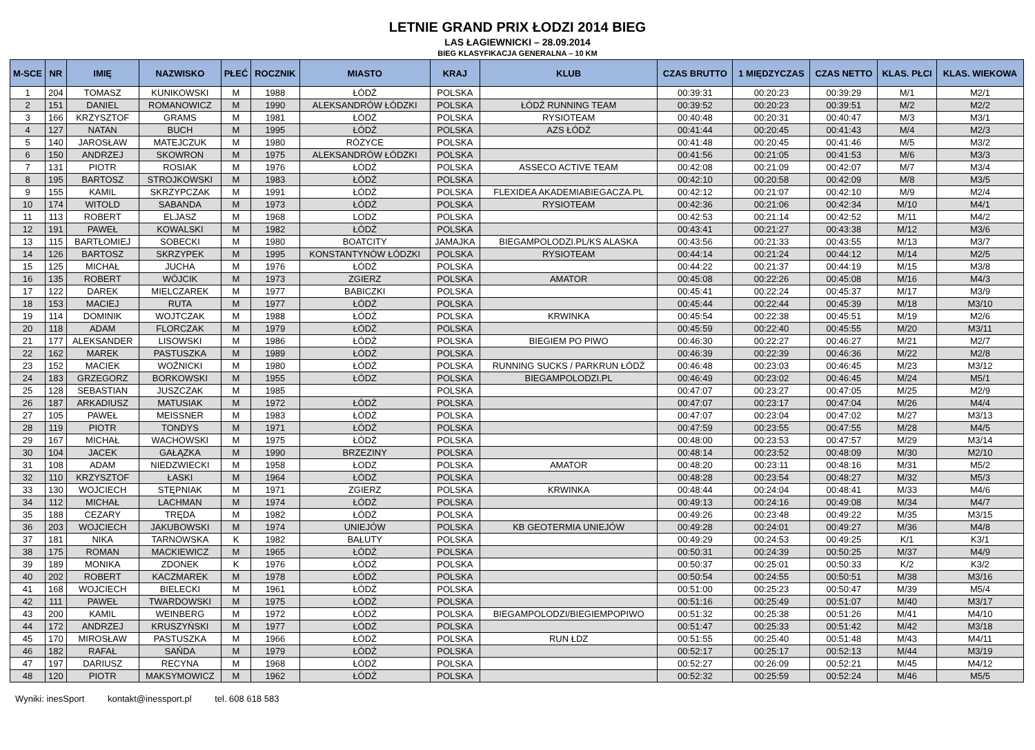LETNIE GRAND PRIX ŁODZI 2014 BIEG
LAS ŁAGIEWNICKI – 28.09.2014
BIEG KLASYFIKACJA GENERALNA – 10 KM
| M-SCE | NR | IMIĘ | NAZWISKO | PŁEĆ | ROCZNIK | MIASTO | KRAJ | KLUB | CZAS BRUTTO | 1 MIĘDZYCZAS | CZAS NETTO | KLAS. PŁCI | KLAS. WIEKOWA |
| --- | --- | --- | --- | --- | --- | --- | --- | --- | --- | --- | --- | --- | --- |
| 1 | 204 | TOMASZ | KUNIKOWSKI | M | 1988 | ŁÓDŹ | POLSKA | | 00:39:31 | 00:20:23 | 00:39:29 | M/1 | M2/1 |
| 2 | 151 | DANIEL | ROMANOWICZ | M | 1990 | ALEKSANDRÓW ŁÓDZKI | POLSKA | ŁÓDŹ RUNNING TEAM | 00:39:52 | 00:20:23 | 00:39:51 | M/2 | M2/2 |
| 3 | 166 | KRZYSZTOF | GRAMS | M | 1981 | ŁÓDŹ | POLSKA | RYSIOTEAM | 00:40:48 | 00:20:31 | 00:40:47 | M/3 | M3/1 |
| 4 | 127 | NATAN | BUCH | M | 1995 | ŁÓDŹ | POLSKA | AZS ŁÓDŹ | 00:41:44 | 00:20:45 | 00:41:43 | M/4 | M2/3 |
| 5 | 140 | JAROSŁAW | MATEJCZUK | M | 1980 | RÓŻYCE | POLSKA | | 00:41:48 | 00:20:45 | 00:41:46 | M/5 | M3/2 |
| 6 | 150 | ANDRZEJ | SKOWRON | M | 1975 | ALEKSANDRÓW ŁÓDZKI | POLSKA | | 00:41:56 | 00:21:05 | 00:41:53 | M/6 | M3/3 |
| 7 | 131 | PIOTR | ROSIAK | M | 1976 | ŁÓDŹ | POLSKA | ASSECO ACTIVE TEAM | 00:42:08 | 00:21:09 | 00:42:07 | M/7 | M3/4 |
| 8 | 195 | BARTOSZ | STROJKOWSKI | M | 1983 | ŁÓDŹ | POLSKA | | 00:42:10 | 00:20:58 | 00:42:09 | M/8 | M3/5 |
| 9 | 155 | KAMIL | SKRZYPCZAK | M | 1991 | ŁÓDŹ | POLSKA | FLEXIDEA AKADEMIABIEGACZA.PL | 00:42:12 | 00:21:07 | 00:42:10 | M/9 | M2/4 |
| 10 | 174 | WITOLD | SABANDA | M | 1973 | ŁÓDŹ | POLSKA | RYSIOTEAM | 00:42:36 | 00:21:06 | 00:42:34 | M/10 | M4/1 |
| 11 | 113 | ROBERT | ELJASZ | M | 1968 | LODZ | POLSKA | | 00:42:53 | 00:21:14 | 00:42:52 | M/11 | M4/2 |
| 12 | 191 | PAWEŁ | KOWALSKI | M | 1982 | ŁÓDŹ | POLSKA | | 00:43:41 | 00:21:27 | 00:43:38 | M/12 | M3/6 |
| 13 | 115 | BARTŁOMIEJ | SOBECKI | M | 1980 | BOATCITY | JAMAJKA | BIEGAMPOLODZI.PL/KS ALASKA | 00:43:56 | 00:21:33 | 00:43:55 | M/13 | M3/7 |
| 14 | 126 | BARTOSZ | SKRZYPEK | M | 1995 | KONSTANTYNÓW ŁÓDZKI | POLSKA | RYSIOTEAM | 00:44:14 | 00:21:24 | 00:44:12 | M/14 | M2/5 |
| 15 | 125 | MICHAŁ | JUCHA | M | 1976 | ŁÓDŹ | POLSKA | | 00:44:22 | 00:21:37 | 00:44:19 | M/15 | M3/8 |
| 16 | 135 | ROBERT | WÓJCIK | M | 1973 | ZGIERZ | POLSKA | AMATOR | 00:45:08 | 00:22:26 | 00:45:08 | M/16 | M4/3 |
| 17 | 122 | DAREK | MIELCZAREK | M | 1977 | BABICZKI | POLSKA | | 00:45:41 | 00:22:24 | 00:45:37 | M/17 | M3/9 |
| 18 | 153 | MACIEJ | RUTA | M | 1977 | ŁÓDŹ | POLSKA | | 00:45:44 | 00:22:44 | 00:45:39 | M/18 | M3/10 |
| 19 | 114 | DOMINIK | WOJTCZAK | M | 1988 | ŁÓDŹ | POLSKA | KRWINKA | 00:45:54 | 00:22:38 | 00:45:51 | M/19 | M2/6 |
| 20 | 118 | ADAM | FLORCZAK | M | 1979 | ŁÓDŹ | POLSKA | | 00:45:59 | 00:22:40 | 00:45:55 | M/20 | M3/11 |
| 21 | 177 | ALEKSANDER | LISOWSKI | M | 1986 | ŁÓDŹ | POLSKA | BIEGIEM PO PIWO | 00:46:30 | 00:22:27 | 00:46:27 | M/21 | M2/7 |
| 22 | 162 | MAREK | PASTUSZKA | M | 1989 | ŁÓDŹ | POLSKA | | 00:46:39 | 00:22:39 | 00:46:36 | M/22 | M2/8 |
| 23 | 152 | MACIEK | WOŹNICKI | M | 1980 | ŁÓDŹ | POLSKA | RUNNING SUCKS / PARKRUN ŁÓDŹ | 00:46:48 | 00:23:03 | 00:46:45 | M/23 | M3/12 |
| 24 | 183 | GRZEGORZ | BORKOWSKI | M | 1955 | ŁÓDZ | POLSKA | BIEGAMPOLODZI.PL | 00:46:49 | 00:23:02 | 00:46:45 | M/24 | M5/1 |
| 25 | 128 | SEBASTIAN | JUSZCZAK | M | 1985 | | POLSKA | | 00:47:07 | 00:23:27 | 00:47:05 | M/25 | M2/9 |
| 26 | 187 | ARKADIUSZ | MATUSIAK | M | 1972 | ŁÓDŹ | POLSKA | | 00:47:07 | 00:23:17 | 00:47:04 | M/26 | M4/4 |
| 27 | 105 | PAWEŁ | MEISSNER | M | 1983 | ŁÓDŹ | POLSKA | | 00:47:07 | 00:23:04 | 00:47:02 | M/27 | M3/13 |
| 28 | 119 | PIOTR | TONDYS | M | 1971 | ŁÓDŹ | POLSKA | | 00:47:59 | 00:23:55 | 00:47:55 | M/28 | M4/5 |
| 29 | 167 | MICHAŁ | WACHOWSKI | M | 1975 | ŁÓDŹ | POLSKA | | 00:48:00 | 00:23:53 | 00:47:57 | M/29 | M3/14 |
| 30 | 104 | JACEK | GAŁĄZKA | M | 1990 | BRZEZINY | POLSKA | | 00:48:14 | 00:23:52 | 00:48:09 | M/30 | M2/10 |
| 31 | 108 | ADAM | NIEDZWIECKI | M | 1958 | ŁODZ | POLSKA | AMATOR | 00:48:20 | 00:23:11 | 00:48:16 | M/31 | M5/2 |
| 32 | 110 | KRZYSZTOF | ŁASKI | M | 1964 | ŁÓDŹ | POLSKA | | 00:48:28 | 00:23:54 | 00:48:27 | M/32 | M5/3 |
| 33 | 130 | WOJCIECH | STĘPNIAK | M | 1971 | ZGIERZ | POLSKA | KRWINKA | 00:48:44 | 00:24:04 | 00:48:41 | M/33 | M4/6 |
| 34 | 112 | MICHAŁ | LACHMAN | M | 1974 | ŁÓDŹ | POLSKA | | 00:49:13 | 00:24:16 | 00:49:08 | M/34 | M4/7 |
| 35 | 188 | CEZARY | TRĘDA | M | 1982 | ŁÓDŹ | POLSKA | | 00:49:26 | 00:23:48 | 00:49:22 | M/35 | M3/15 |
| 36 | 203 | WOJCIECH | JAKUBOWSKI | M | 1974 | UNIEJÓW | POLSKA | KB GEOTERMIA UNIEJÓW | 00:49:28 | 00:24:01 | 00:49:27 | M/36 | M4/8 |
| 37 | 181 | NIKA | TARNOWSKA | K | 1982 | BAŁUTY | POLSKA | | 00:49:29 | 00:24:53 | 00:49:25 | K/1 | K3/1 |
| 38 | 175 | ROMAN | MACKIEWICZ | M | 1965 | ŁÓDŹ | POLSKA | | 00:50:31 | 00:24:39 | 00:50:25 | M/37 | M4/9 |
| 39 | 189 | MONIKA | ZDONEK | K | 1976 | ŁÓDŹ | POLSKA | | 00:50:37 | 00:25:01 | 00:50:33 | K/2 | K3/2 |
| 40 | 202 | ROBERT | KACZMAREK | M | 1978 | ŁÓDŹ | POLSKA | | 00:50:54 | 00:24:55 | 00:50:51 | M/38 | M3/16 |
| 41 | 168 | WOJCIECH | BIELECKI | M | 1961 | ŁÓDŹ | POLSKA | | 00:51:00 | 00:25:23 | 00:50:47 | M/39 | M5/4 |
| 42 | 111 | PAWEŁ | TWARDOWSKI | M | 1975 | ŁÓDŹ | POLSKA | | 00:51:16 | 00:25:49 | 00:51:07 | M/40 | M3/17 |
| 43 | 200 | KAMIL | WEINBERG | M | 1972 | ŁÓDŹ | POLSKA | BIEGAMPOLODZI/BIEGIEMPOPIWO | 00:51:32 | 00:25:38 | 00:51:26 | M/41 | M4/10 |
| 44 | 172 | ANDRZEJ | KRUSZYŃSKI | M | 1977 | ŁÓDŹ | POLSKA | | 00:51:47 | 00:25:33 | 00:51:42 | M/42 | M3/18 |
| 45 | 170 | MIROSŁAW | PASTUSZKA | M | 1966 | ŁÓDŹ | POLSKA | RUN ŁDZ | 00:51:55 | 00:25:40 | 00:51:48 | M/43 | M4/11 |
| 46 | 182 | RAFAŁ | SAŃDA | M | 1979 | ŁÓDŹ | POLSKA | | 00:52:17 | 00:25:17 | 00:52:13 | M/44 | M3/19 |
| 47 | 197 | DARIUSZ | RECYNA | M | 1968 | ŁÓDŹ | POLSKA | | 00:52:27 | 00:26:09 | 00:52:21 | M/45 | M4/12 |
| 48 | 120 | PIOTR | MAKSYMOWICZ | M | 1962 | ŁÓDŹ | POLSKA | | 00:52:32 | 00:25:59 | 00:52:24 | M/46 | M5/5 |
Wyniki: inesSport kontakt@inessport.pl tel. 608 618 583